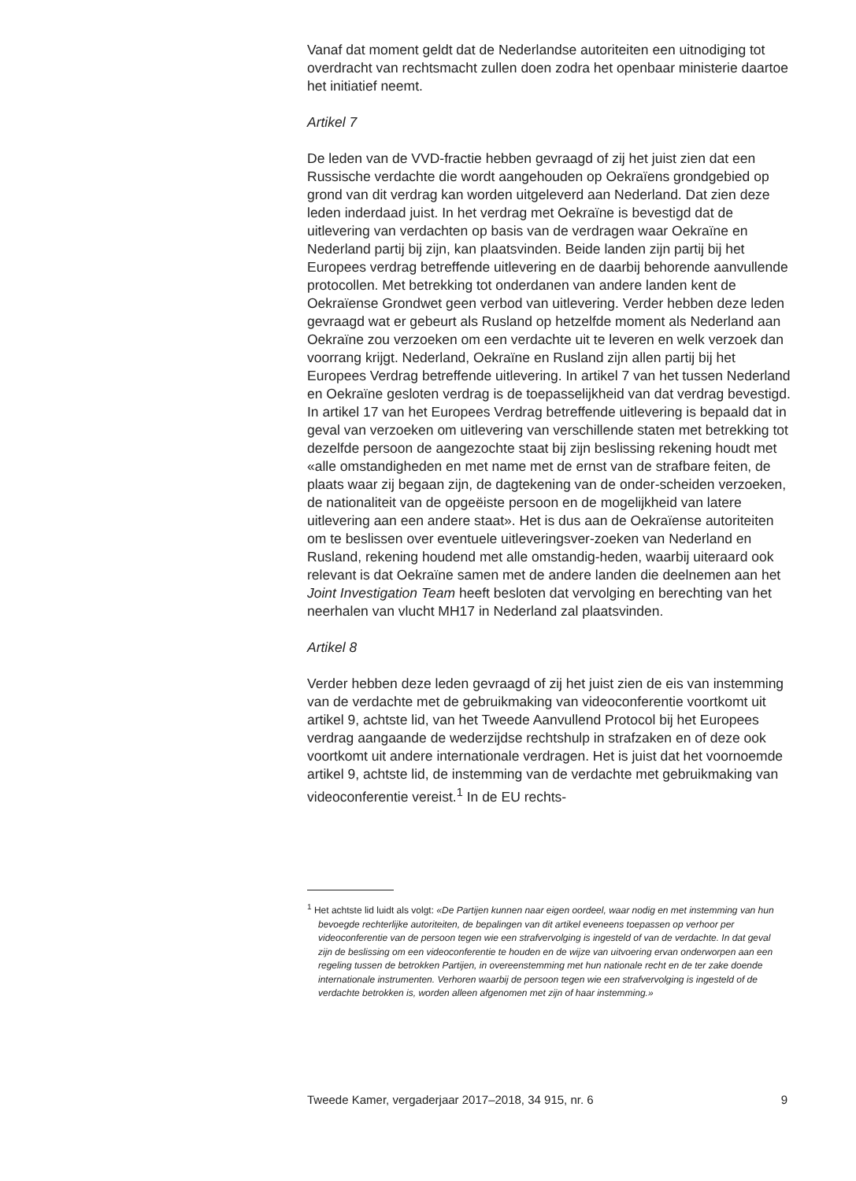Vanaf dat moment geldt dat de Nederlandse autoriteiten een uitnodiging tot overdracht van rechtsmacht zullen doen zodra het openbaar ministerie daartoe het initiatief neemt.
Artikel 7
De leden van de VVD-fractie hebben gevraagd of zij het juist zien dat een Russische verdachte die wordt aangehouden op Oekraïens grondgebied op grond van dit verdrag kan worden uitgeleverd aan Nederland. Dat zien deze leden inderdaad juist. In het verdrag met Oekraïne is bevestigd dat de uitlevering van verdachten op basis van de verdragen waar Oekraïne en Nederland partij bij zijn, kan plaatsvinden. Beide landen zijn partij bij het Europees verdrag betreffende uitlevering en de daarbij behorende aanvullende protocollen. Met betrekking tot onderdanen van andere landen kent de Oekraïense Grondwet geen verbod van uitlevering. Verder hebben deze leden gevraagd wat er gebeurt als Rusland op hetzelfde moment als Nederland aan Oekraïne zou verzoeken om een verdachte uit te leveren en welk verzoek dan voorrang krijgt. Nederland, Oekraïne en Rusland zijn allen partij bij het Europees Verdrag betreffende uitlevering. In artikel 7 van het tussen Nederland en Oekraïne gesloten verdrag is de toepasselijkheid van dat verdrag bevestigd. In artikel 17 van het Europees Verdrag betreffende uitlevering is bepaald dat in geval van verzoeken om uitlevering van verschillende staten met betrekking tot dezelfde persoon de aangezochte staat bij zijn beslissing rekening houdt met «alle omstandigheden en met name met de ernst van de strafbare feiten, de plaats waar zij begaan zijn, de dagtekening van de onder-scheiden verzoeken, de nationaliteit van de opgeëiste persoon en de mogelijkheid van latere uitlevering aan een andere staat». Het is dus aan de Oekraïense autoriteiten om te beslissen over eventuele uitleveringsver-zoeken van Nederland en Rusland, rekening houdend met alle omstandig-heden, waarbij uiteraard ook relevant is dat Oekraïne samen met de andere landen die deelnemen aan het Joint Investigation Team heeft besloten dat vervolging en berechting van het neerhalen van vlucht MH17 in Nederland zal plaatsvinden.
Artikel 8
Verder hebben deze leden gevraagd of zij het juist zien de eis van instemming van de verdachte met de gebruikmaking van videoconferentie voortkomt uit artikel 9, achtste lid, van het Tweede Aanvullend Protocol bij het Europees verdrag aangaande de wederzijdse rechtshulp in strafzaken en of deze ook voortkomt uit andere internationale verdragen. Het is juist dat het voornoemde artikel 9, achtste lid, de instemming van de verdachte met gebruikmaking van videoconferentie vereist.<sup>1</sup> In de EU rechts-
<sup>1</sup> Het achtste lid luidt als volgt: «De Partijen kunnen naar eigen oordeel, waar nodig en met instemming van hun bevoegde rechterlijke autoriteiten, de bepalingen van dit artikel eveneens toepassen op verhoor per videoconferentie van de persoon tegen wie een strafvervolging is ingesteld of van de verdachte. In dat geval zijn de beslissing om een videoconferentie te houden en de wijze van uitvoering ervan onderworpen aan een regeling tussen de betrokken Partijen, in overeenstemming met hun nationale recht en de ter zake doende internationale instrumenten. Verhoren waarbij de persoon tegen wie een strafvervolging is ingesteld of de verdachte betrokken is, worden alleen afgenomen met zijn of haar instemming.»
Tweede Kamer, vergaderjaar 2017–2018, 34 915, nr. 6 9